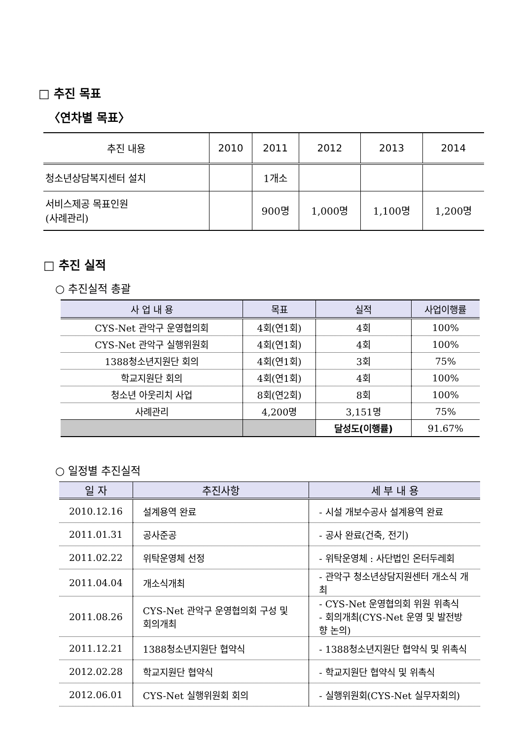□ 추진 목표
〈연차별 목표〉
| 추진 내용 | 2010 | 2011 | 2012 | 2013 | 2014 |
| --- | --- | --- | --- | --- | --- |
| 청소년상담복지센터 설치 | | 1개소 | | | |
| 서비스제공 목표인원 (사례관리) | | 900명 | 1,000명 | 1,100명 | 1,200명 |
□ 추진 실적
○ 추진실적 총괄
| 사 업 내 용 | 목표 | 실적 | 사업이행률 |
| --- | --- | --- | --- |
| CYS-Net 관악구 운영협의회 | 4회(연1회) | 4회 | 100% |
| CYS-Net 관악구 실행위원회 | 4회(연1회) | 4회 | 100% |
| 1388청소년지원단 회의 | 4회(연1회) | 3회 | 75% |
| 학교지원단 회의 | 4회(연1회) | 4회 | 100% |
| 청소년 아웃리치 사업 | 8회(연2회) | 8회 | 100% |
| 사례관리 | 4,200명 | 3,151명 | 75% |
| | | 달성도(이행률) | 91.67% |
○ 일정별 추진실적
| 일 자 | 추진사항 | 세 부 내 용 |
| --- | --- | --- |
| 2010.12.16 | 설계용역 완료 | - 시설 개보수공사 설계용역 완료 |
| 2011.01.31 | 공사준공 | - 공사 완료(건축, 전기) |
| 2011.02.22 | 위탁운영체 선정 | - 위탁운영체 : 사단법인 온터두레회 |
| 2011.04.04 | 개소식개최 | - 관악구 청소년상담지원센터 개소식 개최 |
| 2011.08.26 | CYS-Net 관악구 운영협의회 구성 및 회의개최 | - CYS-Net 운영협의회 위원 위촉식 - 회의개최(CYS-Net 운영 및 발전방향 논의) |
| 2011.12.21 | 1388청소년지원단 협약식 | - 1388청소년지원단 협약식 및 위촉식 |
| 2012.02.28 | 학교지원단 협약식 | - 학교지원단 협약식 및 위촉식 |
| 2012.06.01 | CYS-Net 실행위원회 회의 | - 실행위원회(CYS-Net 실무자회의) |